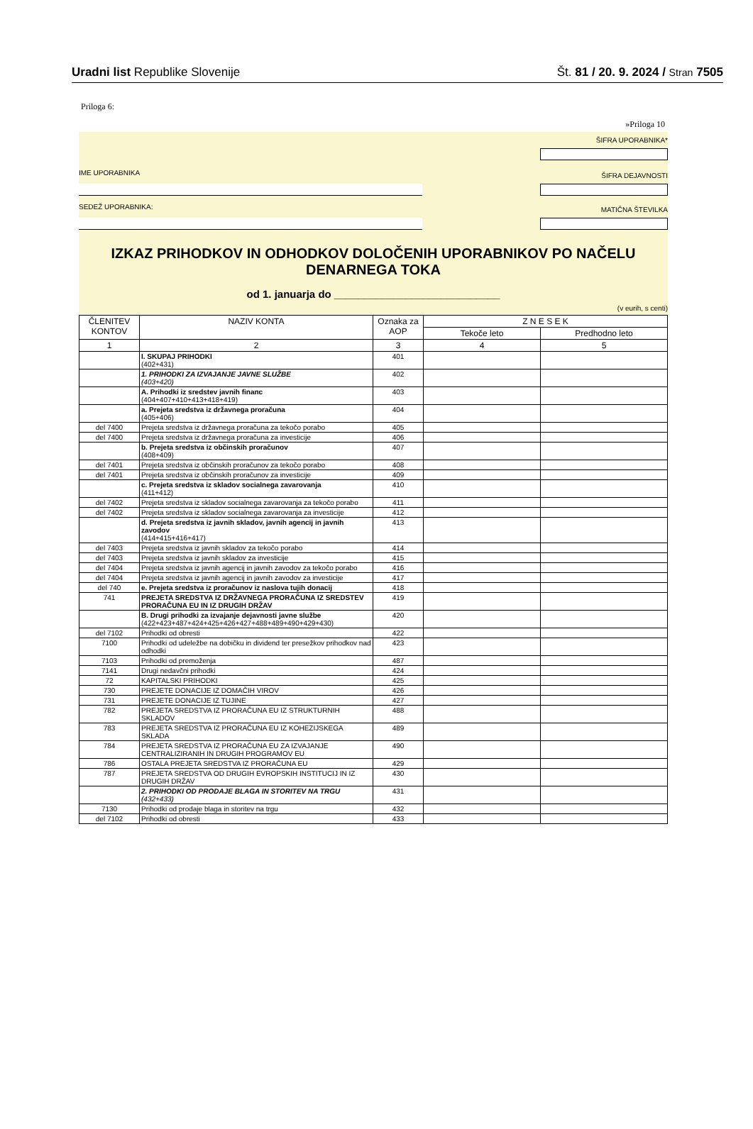Uradni list Republike Slovenije
Št. 81 / 20. 9. 2024 / Stran 7505
Priloga 6:
»Priloga 10
ŠIFRA UPORABNIKA*
IME UPORABNIKA
ŠIFRA DEJAVNOSTI
SEDEŽ UPORABNIKA:
MATIČNA ŠTEVILKA
IZKAZ PRIHODKOV IN ODHODKOV DOLOČENIH UPORABNIKOV PO NAČELU DENARNEGA TOKA
od 1. januarja do ____________________________
(v eurih, s centi)
| ČLENITEV KONTOV | NAZIV KONTA | Oznaka za AOP | Z N E S E K | |
| --- | --- | --- | --- | --- |
| | | | Tekoče leto | Predhodno leto |
| 1 | 2 | 3 | 4 | 5 |
| | I. SKUPAJ PRIHODKI (402+431) | 401 | | |
| | 1. PRIHODKI ZA IZVAJANJE JAVNE SLUŽBE (403+420) | 402 | | |
| | A. Prihodki iz sredstev javnih financ (404+407+410+413+418+419) | 403 | | |
| | a. Prejeta sredstva iz državnega proračuna (405+406) | 404 | | |
| del 7400 | Prejeta sredstva iz državnega proračuna za tekočo porabo | 405 | | |
| del 7400 | Prejeta sredstva iz državnega proračuna za investicije | 406 | | |
| | b. Prejeta sredstva iz občinskih proračunov (408+409) | 407 | | |
| del 7401 | Prejeta sredstva iz občinskih proračunov za tekočo porabo | 408 | | |
| del 7401 | Prejeta sredstva iz občinskih proračunov za investicije | 409 | | |
| | c. Prejeta sredstva iz skladov socialnega zavarovanja (411+412) | 410 | | |
| del 7402 | Prejeta sredstva iz skladov socialnega zavarovanja za tekočo porabo | 411 | | |
| del 7402 | Prejeta sredstva iz skladov socialnega zavarovanja za investicije | 412 | | |
| | d. Prejeta sredstva iz javnih skladov, javnih agencij in javnih zavodov (414+415+416+417) | 413 | | |
| del 7403 | Prejeta sredstva iz javnih skladov za tekočo porabo | 414 | | |
| del 7403 | Prejeta sredstva iz javnih skladov za investicije | 415 | | |
| del 7404 | Prejeta sredstva iz javnih agencij in javnih zavodov za tekočo porabo | 416 | | |
| del 7404 | Prejeta sredstva iz javnih agencij in javnih zavodov za investicije | 417 | | |
| del 740 | e. Prejeta sredstva iz proračunov iz naslova tujih donacij | 418 | | |
| 741 | PREJETA SREDSTVA IZ DRŽAVNEGA PRORAČUNA IZ SREDSTEV PRORAČUNA EU IN IZ DRUGIH DRŽAV | 419 | | |
| | B. Drugi prihodki za izvajanje dejavnosti javne službe (422+423+487+424+425+426+427+488+489+490+429+430) | 420 | | |
| del 7102 | Prihodki od obresti | 422 | | |
| 7100 | Prihodki od udeležbe na dobičku in dividend ter presežkov prihodkov nad odhodki | 423 | | |
| 7103 | Prihodki od premoženja | 487 | | |
| 7141 | Drugi nedavčni prihodki | 424 | | |
| 72 | KAPITALSKI PRIHODKI | 425 | | |
| 730 | PREJETE DONACIJE IZ DOMAČIH VIROV | 426 | | |
| 731 | PREJETE DONACIJE IZ TUJINE | 427 | | |
| 782 | PREJETA SREDSTVA IZ PRORAČUNA EU IZ STRUKTURNIH SKLADOV | 488 | | |
| 783 | PREJETA SREDSTVA IZ PRORAČUNA EU IZ KOHEZIJSKEGA SKLADA | 489 | | |
| 784 | PREJETA SREDSTVA IZ PRORAČUNA EU ZA IZVAJANJE CENTRALIZIRANIH IN DRUGIH PROGRAMOV EU | 490 | | |
| 786 | OSTALA PREJETA SREDSTVA IZ PRORAČUNA EU | 429 | | |
| 787 | PREJETA SREDSTVA OD DRUGIH EVROPSKIH INSTITUCIJ IN IZ DRUGIH DRŽAV | 430 | | |
| | 2. PRIHODKI OD PRODAJE BLAGA IN STORITEV NA TRGU (432+433) | 431 | | |
| 7130 | Prihodki od prodaje blaga in storitev na trgu | 432 | | |
| del 7102 | Prihodki od obresti | 433 | | |